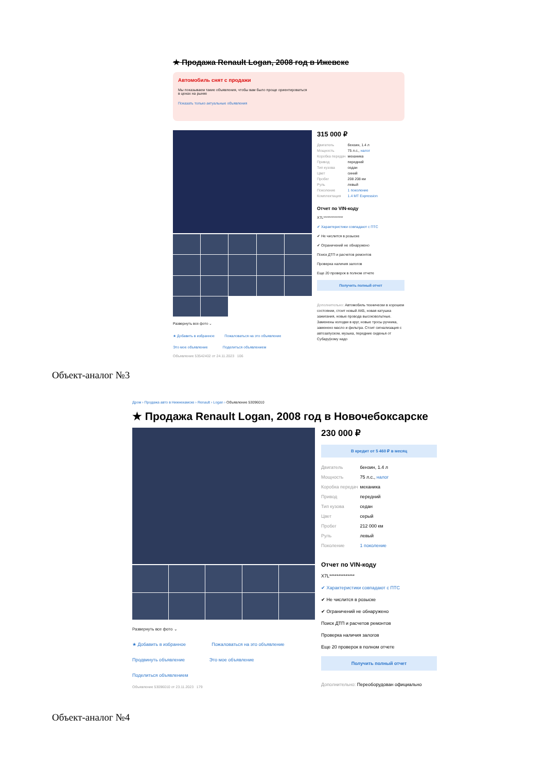★ Продажа Renault Logan, 2008 год в Ижевске
Автомобиль снят с продажи
Мы показываем такие объявления, чтобы вам было проще ориентироваться
в ценах на рынке
Показать только актуальные объявления
Развернуть все фото ⌄
★ Добавить в избранное Пожаловаться на это объявление
Это мое объявление Поделиться объявлением
Объявление 53542402 от 24.11.2023 106
315 000 ₽
| Двигатель | бензин, 1.4 л |
| Мощность | 75 л.с., налог |
| Коробка передач | механика |
| Привод | передний |
| Тип кузова | седан |
| Цвет | синий |
| Пробег | 208 208 км |
| Руль | левый |
| Поколение | 1 поколение |
| Комплектация | 1.4 MT Expression |
Отчет по VIN-коду
X7L**************
✔ Характеристики совпадают с ПТС
✔ Не числится в розыске
✔ Ограничений не обнаружено
Поиск ДТП и расчетов ремонтов
Проверка наличия залогов
Еще 20 проверок в полном отчете
Получить полный отчет
Дополнительно: Автомобиль технически в хорошем состоянии, стоит новый АКБ, новая катушка зажигания, новые провода высоковольтные. Заменены колодки в круг, новые тросы ручника, заменено масло и фильтра. Стоит сигнализация с автозапуском, музыка, передние сиденья от Субару(кому надо
Объект-аналог №3
Дром › Продажа авто в Нижнекамске › Renault › Logan › Объявление 53096010
★ Продажа Renault Logan, 2008 год в Новочебоксарске
Развернуть все фото ⌄
★ Добавить в избранное Пожаловаться на это объявление
Продвинуть объявление Это мое объявление
Поделиться объявлением
Объявление 53096010 от 23.11.2023 179
230 000 ₽
В кредит от 5 460 ₽ в месяц
| Двигатель | бензин, 1.4 л |
| Мощность | 75 л.с., налог |
| Коробка передач | механика |
| Привод | передний |
| Тип кузова | седан |
| Цвет | серый |
| Пробег | 212 000 км |
| Руль | левый |
| Поколение | 1 поколение |
Отчет по VIN-коду
X7L**************
✔ Характеристики совпадают с ПТС
✔ Не числится в розыске
✔ Ограничений не обнаружено
Поиск ДТП и расчетов ремонтов
Проверка наличия залогов
Еще 20 проверок в полном отчете
Получить полный отчет
Дополнительно: Переоборудован официально
Объект-аналог №4